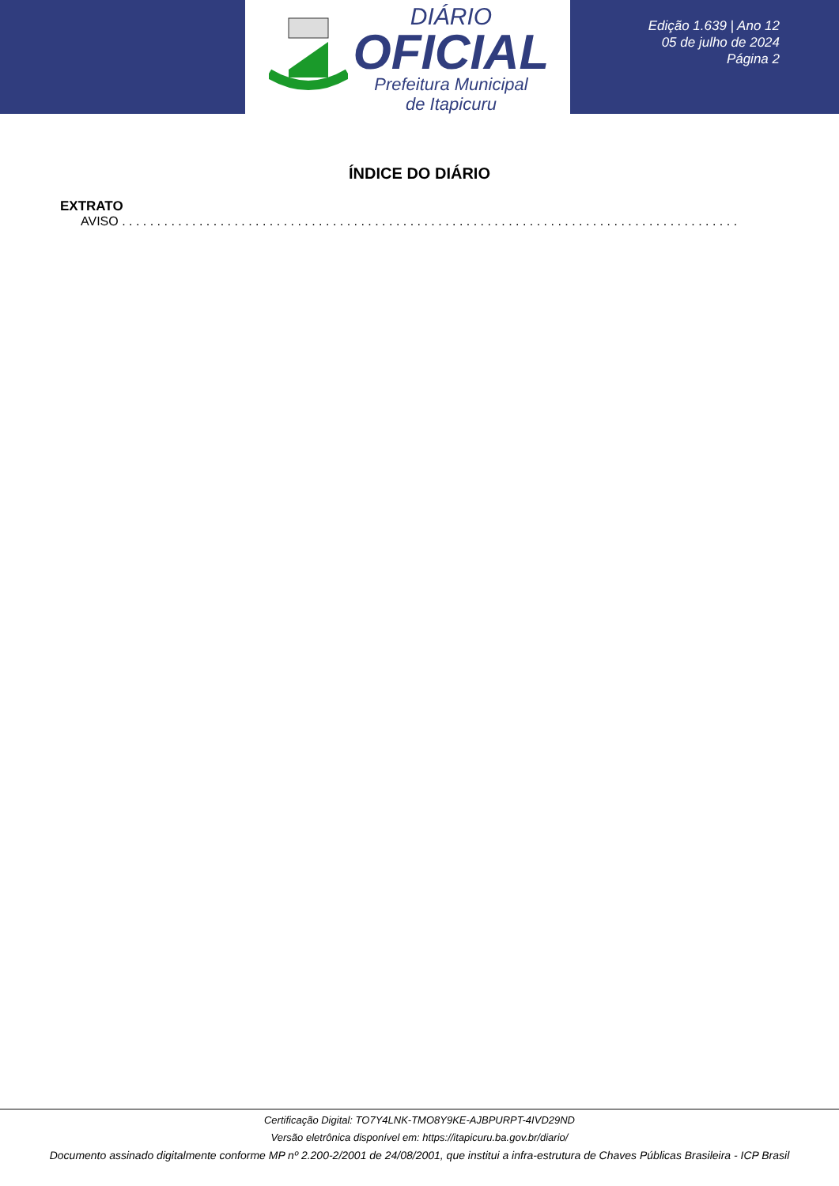DIÁRIO
OFICIAL
Prefeitura Municipal
de Itapicuru
Edição 1.639 | Ano 12
05 de julho de 2024
Página 2
ÍNDICE DO DIÁRIO
EXTRATO
AVISO . . . . . . . . . . . . . . . . . . . . . . . . . . . . . . . . . . . . . . . . . . . . . . . . . . . . . . . . . . . . . . . . . . . . . . . . . . . . . . . . . . . . . . . . . . . . . . . . . . . . . . . . . . . . . . . . . . . . . . . . . . .
Certificação Digital: TO7Y4LNK-TMO8Y9KE-AJBPURPT-4IVD29ND
Versão eletrônica disponível em: https://itapicuru.ba.gov.br/diario/
Documento assinado digitalmente conforme MP nº 2.200-2/2001 de 24/08/2001, que institui a infra-estrutura de Chaves Públicas Brasileira - ICP Brasil